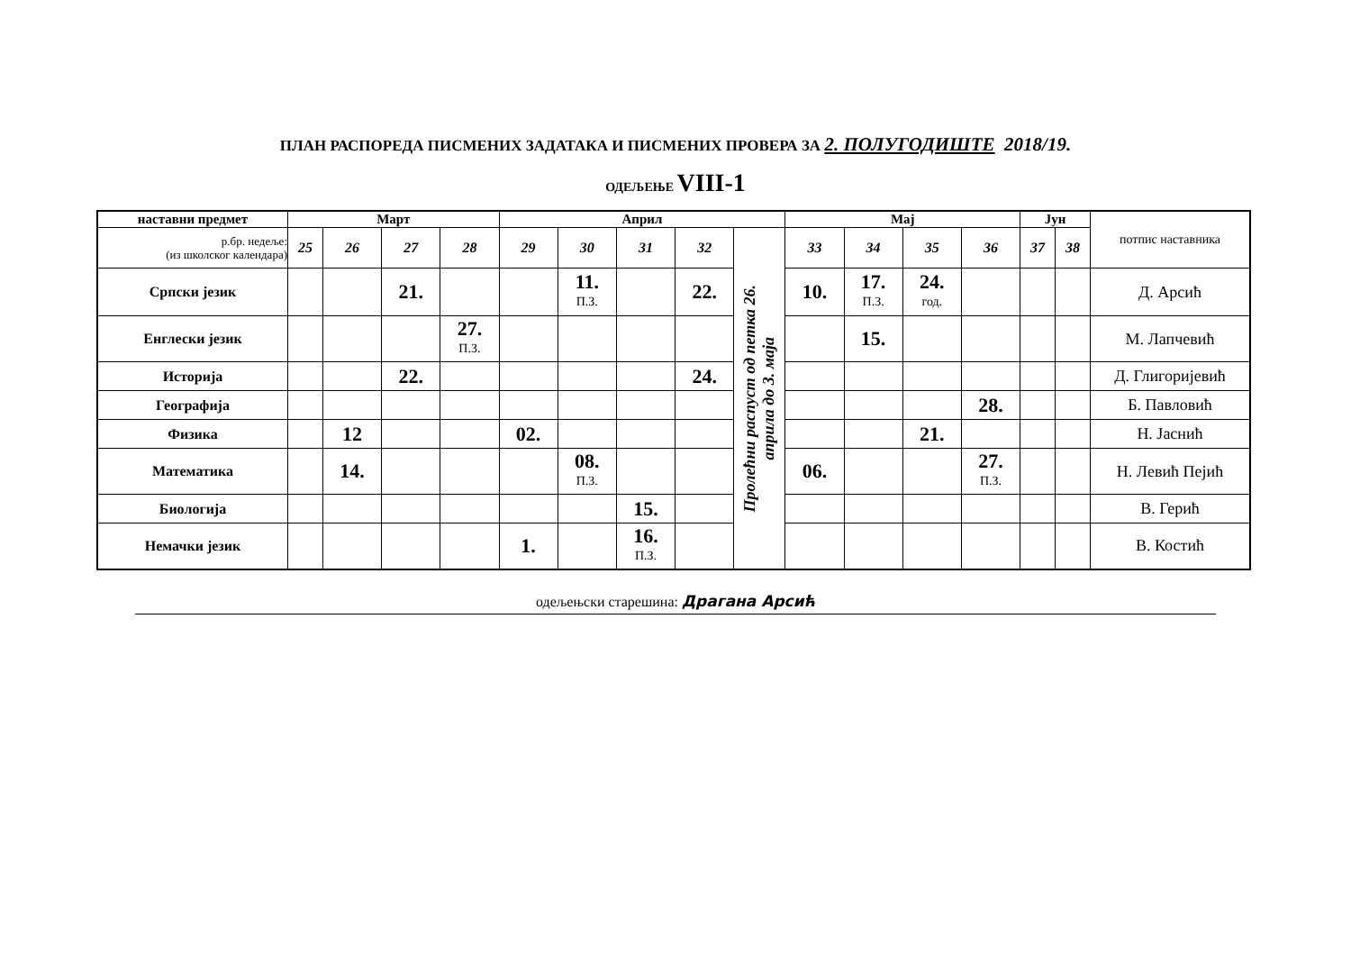ПЛАН РАСПОРЕДА ПИСМЕНИХ ЗАДАТАКА И ПИСМЕНИХ ПРОВЕРА ЗА 2. ПОЛУГОДИШТЕ 2018/19.
ОДЕЉЕЊЕ VIII-1
| наставни предмет | Март | | | | Април | | | | | Мај | | | | Јун | | потпис наставника |
| р.бр. недеље: (из школског календара) | 25 | 26 | 27 | 28 | 29 | 30 | 31 | 32 | Пролећни распуст од петка 26. априла до 3. маја | 33 | 34 | 35 | 36 | 37 | 38 | |
| Српски језик | | | 21. | | | 11. П.З. | | 22. | | 10. | 17. П.З. | 24. год. | | | | Д. Арсић |
| Енглески језик | | | | 27. П.З. | | | | | | | 15. | | | | | М. Лапчевић |
| Историја | | | 22. | | | | | 24. | | | | | | | | Д. Глигоријевић |
| Географија | | | | | | | | | | | | | 28. | | | Б. Павловић |
| Физика | | 12 | | | 02. | | | | | | | 21. | | | | Н. Јаснић |
| Математика | | 14. | | | | 08. П.З. | | | | 06. | | | 27. П.З. | | | Н. Левић Пејић |
| Биологија | | | | | | | 15. | | | | | | | | | В. Герић |
| Немачки језик | | | | | 1. | | 16. П.З. | | | | | | | | | В. Костић |
одељењски старешина: Драгана Арсић